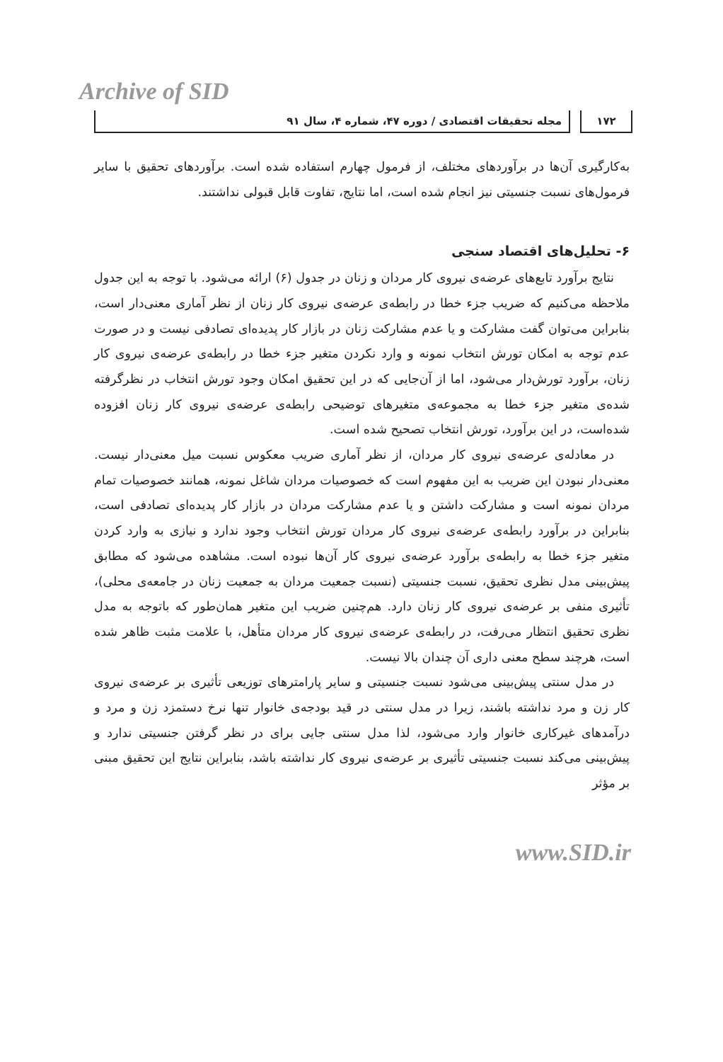Archive of SID
۱۷۲ مجله تحقیقات اقتصادی / دوره ۴۷، شماره ۴، سال ۹۱
به‌کارگیری آن‌ها در برآوردهای مختلف، از فرمول چهارم استفاده شده است. برآوردهای تحقیق با سایر فرمول‌های نسبت جنسیتی نیز انجام شده است، اما نتایج، تفاوت قابل قبولی نداشتند.
۶- تحلیل‌های اقتصاد سنجی
نتایج برآورد تابع‌های عرضه‌ی نیروی کار مردان و زنان در جدول (۶) ارائه می‌شود. با توجه به این جدول ملاحظه می‌کنیم که ضریب جزء خطا در رابطه‌ی عرضه‌ی نیروی کار زنان از نظر آماری معنی‌دار است، بنابراین می‌توان گفت مشارکت و یا عدم مشارکت زنان در بازار کار پدیده‌ای تصادفی نیست و در صورت عدم توجه به امکان تورش انتخاب نمونه و وارد نکردن متغیر جزء خطا در رابطه‌ی عرضه‌ی نیروی کار زنان، برآورد تورش‌دار می‌شود، اما از آن‌جایی که در این تحقیق امکان وجود تورش انتخاب در نظرگرفته شده‌ی متغیر جزء خطا به مجموعه‌ی متغیرهای توضیحی رابطه‌ی عرضه‌ی نیروی کار زنان افزوده شده‌است، در این برآورد، تورش انتخاب تصحیح شده است.
در معادله‌ی عرضه‌ی نیروی کار مردان، از نظر آماری ضریب معکوس نسبت میل معنی‌دار نیست. معنی‌دار نبودن این ضریب به این مفهوم است که خصوصیات مردان شاغل نمونه، همانند خصوصیات تمام مردان نمونه است و مشارکت داشتن و یا عدم مشارکت مردان در بازار کار پدیده‌ای تصادفی است، بنابراین در برآورد رابطه‌ی عرضه‌ی نیروی کار مردان تورش انتخاب وجود ندارد و نیازی به وارد کردن متغیر جزء خطا به رابطه‌ی برآورد عرضه‌ی نیروی کار آن‌ها نبوده است. مشاهده می‌شود که مطابق پیش‌بینی مدل نظری تحقیق، نسبت جنسیتی (نسبت جمعیت مردان به جمعیت زنان در جامعه‌ی محلی)، تأثیری منفی بر عرضه‌ی نیروی کار زنان دارد. هم‌چنین ضریب این متغیر همان‌طور که باتوجه به مدل نظری تحقیق انتظار می‌رفت، در رابطه‌ی عرضه‌ی نیروی کار مردان متأهل، با علامت مثبت ظاهر شده است، هرچند سطح معنی داری آن چندان بالا نیست.
در مدل سنتی پیش‌بینی می‌شود نسبت جنسیتی و سایر پارامترهای توزیعی تأثیری بر عرضه‌ی نیروی کار زن و مرد نداشته باشند، زیرا در مدل سنتی در قید بودجه‌ی خانوار تنها نرخ دستمزد زن و مرد و درآمدهای غیرکاری خانوار وارد می‌شود، لذا مدل سنتی جایی برای در نظر گرفتن جنسیتی ندارد و پیش‌بینی می‌کند نسبت جنسیتی تأثیری بر عرضه‌ی نیروی کار نداشته باشد، بنابراین نتایج این تحقیق مبنی بر مؤثر
www.SID.ir